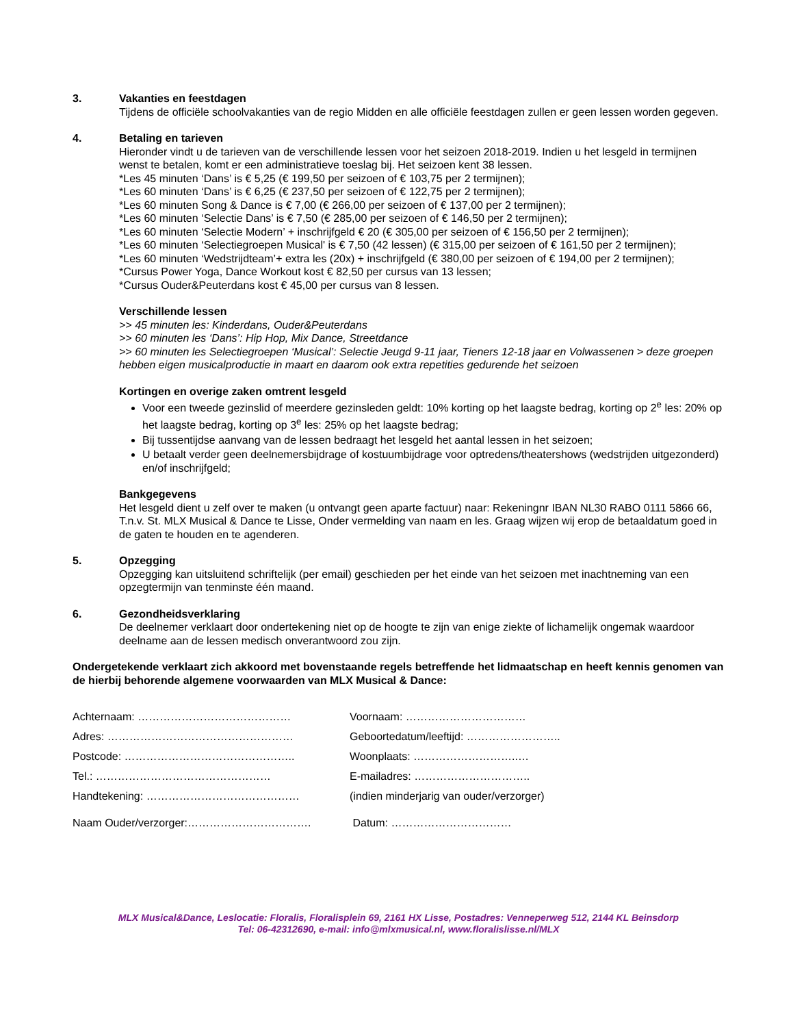3. Vakanties en feestdagen
Tijdens de officiële schoolvakanties van de regio Midden en alle officiële feestdagen zullen er geen lessen worden gegeven.
4. Betaling en tarieven
Hieronder vindt u de tarieven van de verschillende lessen voor het seizoen 2018-2019. Indien u het lesgeld in termijnen wenst te betalen, komt er een administratieve toeslag bij. Het seizoen kent 38 lessen.
*Les 45 minuten ‘Dans’ is € 5,25 (€ 199,50 per seizoen of € 103,75 per 2 termijnen);
*Les 60 minuten ‘Dans’ is € 6,25 (€ 237,50 per seizoen of € 122,75 per 2 termijnen);
*Les 60 minuten Song & Dance is € 7,00 (€ 266,00 per seizoen of € 137,00 per 2 termijnen);
*Les 60 minuten ‘Selectie Dans’ is € 7,50 (€ 285,00 per seizoen of € 146,50 per 2 termijnen);
*Les 60 minuten ‘Selectie Modern’ + inschrijfgeld € 20 (€ 305,00 per seizoen of € 156,50 per 2 termijnen);
*Les 60 minuten ‘Selectiegroepen Musical' is € 7,50 (42 lessen) (€ 315,00 per seizoen of € 161,50 per 2 termijnen);
*Les 60 minuten ‘Wedstrijdteam’+ extra les (20x) + inschrijfgeld (€ 380,00 per seizoen of € 194,00 per 2 termijnen);
*Cursus Power Yoga, Dance Workout kost € 82,50 per cursus van 13 lessen;
*Cursus Ouder&Peuterdans kost € 45,00 per cursus van 8 lessen.
Verschillende lessen
>> 45 minuten les: Kinderdans, Ouder&Peuterdans
>> 60 minuten les ‘Dans’: Hip Hop, Mix Dance, Streetdance
>> 60 minuten les Selectiegroepen ‘Musical’: Selectie Jeugd 9-11 jaar, Tieners 12-18 jaar en Volwassenen > deze groepen hebben eigen musicalproductie in maart en daarom ook extra repetities gedurende het seizoen
Kortingen en overige zaken omtrent lesgeld
Voor een tweede gezinslid of meerdere gezinsleden geldt: 10% korting op het laagste bedrag, korting op 2<sup>e</sup> les: 20% op het laagste bedrag, korting op 3<sup>e</sup> les: 25% op het laagste bedrag;
Bij tussentijdse aanvang van de lessen bedraagt het lesgeld het aantal lessen in het seizoen;
U betaalt verder geen deelnemersbijdrage of kostuumbijdrage voor optredens/theatershows (wedstrijden uitgezonderd) en/of inschrijfgeld;
Bankgegevens
Het lesgeld dient u zelf over te maken (u ontvangt geen aparte factuur) naar: Rekeningnr IBAN NL30 RABO 0111 5866 66, T.n.v. St. MLX Musical & Dance te Lisse, Onder vermelding van naam en les. Graag wijzen wij erop de betaaldatum goed in de gaten te houden en te agenderen.
5. Opzegging
Opzegging kan uitsluitend schriftelijk (per email) geschieden per het einde van het seizoen met inachtneming van een opzegtermijn van tenminste één maand.
6. Gezondheidsverklaring
De deelnemer verklaart door ondertekening niet op de hoogte te zijn van enige ziekte of lichamelijk ongemak waardoor deelname aan de lessen medisch onverantwoord zou zijn.
Ondergetekende verklaart zich akkoord met bovenstaande regels betreffende het lidmaatschap en heeft kennis genomen van de hierbij behorende algemene voorwaarden van MLX Musical & Dance:
Achternaam: ……………………………………
Voornaam: ……………………………
Adres: ……………………………………………
Geboortedatum/leeftijd: ……………………..
Postcode: ………………………………………..
Woonplaats: ………………………..…
Tel.: …………………………………………
E-mailadres: …………………………..
Handtekening: ……………………………………
(indien minderjarig van ouder/verzorger)
Naam Ouder/verzorger:…………………………….
Datum: ……………………………
MLX Musical&Dance, Leslocatie: Floralis, Floralisplein 69, 2161 HX Lisse, Postadres: Venneperweg 512, 2144 KL Beinsdorp
Tel: 06-42312690, e-mail: info@mlxmusical.nl, www.floralislisse.nl/MLX